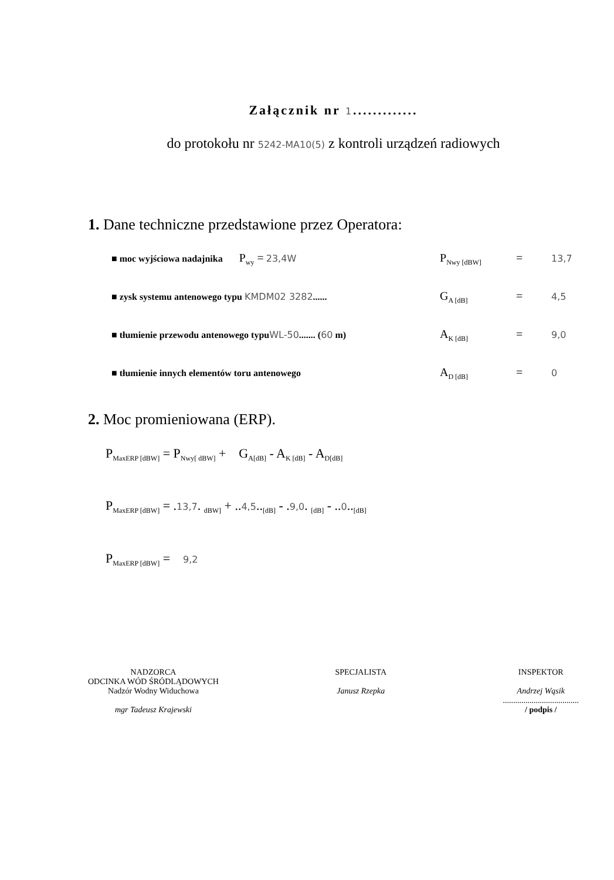Załącznik nr 1.............
do protokołu nr 5242-MA10(5) z kontroli urządzeń radiowych
1. Dane techniczne przedstawione przez Operatora:
■ moc wyjściowa nadajnika P<sub>wy</sub> = 23,4W P<sub>Nwy [dBW]</sub> = 13,7
■ zysk systemu antenowego typu KMDM02 3282...... G<sub>A [dB]</sub> = 4,5
■ tłumienie przewodu antenowego typuWL-50....... (60 m) A<sub>K [dB]</sub> = 9,0
■ tłumienie innych elementów toru antenowego A<sub>D [dB]</sub> = 0
2. Moc promieniowana (ERP).
P<sub>MaxERP [dBW]</sub> = P<sub>Nwy[ dBW]</sub> + G<sub>A[dB]</sub> - A<sub>K [dB]</sub> - A<sub>D[dB]</sub>
P<sub>MaxERP [dBW]</sub> = .13,7. <sub>dBW]</sub> + ..4,5..<sub>[dB]</sub> - .9,0. <sub>[dB]</sub> - ..0..<sub>[dB]</sub>
P<sub>MaxERP [dBW]</sub> = 9,2
NADZORCA
ODCINKA WÓD ŚRÓDLĄDOWYCH
Nadzór Wodny Widuchowa
mgr Tadeusz Krajewski
SPECJALISTA
Janusz Rzepka
INSPEKTOR
Andrzej Wąsik
.....................................
/ podpis /